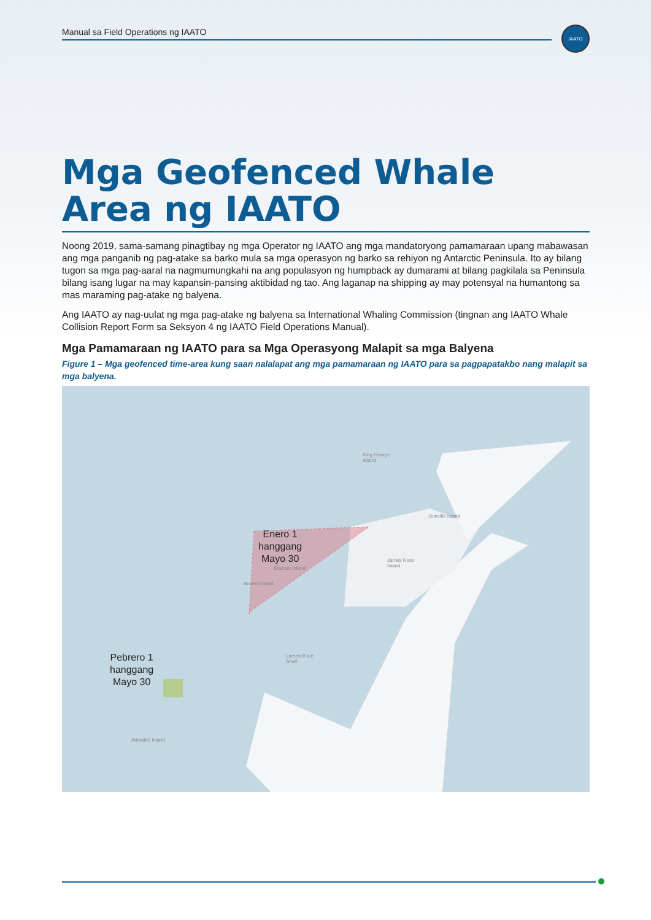Manual sa Field Operations ng IAATO
IAATO
Mga Geofenced Whale Area ng IAATO
Noong 2019, sama-samang pinagtibay ng mga Operator ng IAATO ang mga mandatoryong pamamaraan upang mabawasan ang mga panganib ng pag-atake sa barko mula sa mga operasyon ng barko sa rehiyon ng Antarctic Peninsula. Ito ay bilang tugon sa mga pag-aaral na nagmumungkahi na ang populasyon ng humpback ay dumarami at bilang pagkilala sa Peninsula bilang isang lugar na may kapansin-pansing aktibidad ng tao. Ang laganap na shipping ay may potensyal na humantong sa mas maraming pag-atake ng balyena.
Ang IAATO ay nag-uulat ng mga pag-atake ng balyena sa International Whaling Commission (tingnan ang IAATO Whale Collision Report Form sa Seksyon 4 ng IAATO Field Operations Manual).
Mga Pamamaraan ng IAATO para sa Mga Operasyong Malapit sa mga Balyena
Figure 1 – Mga geofenced time-area kung saan nalalapat ang mga pamamaraan ng IAATO para sa pagpapatakbo nang malapit sa mga balyena.
Enero 1
hanggang
Mayo 30
Pebrero 1
hanggang
Mayo 30
King George
Island
Joinville Island
James Ross
Island
Brabant Island
Anvers Island
Larsen B Ice
Shelf
Adelaide Island